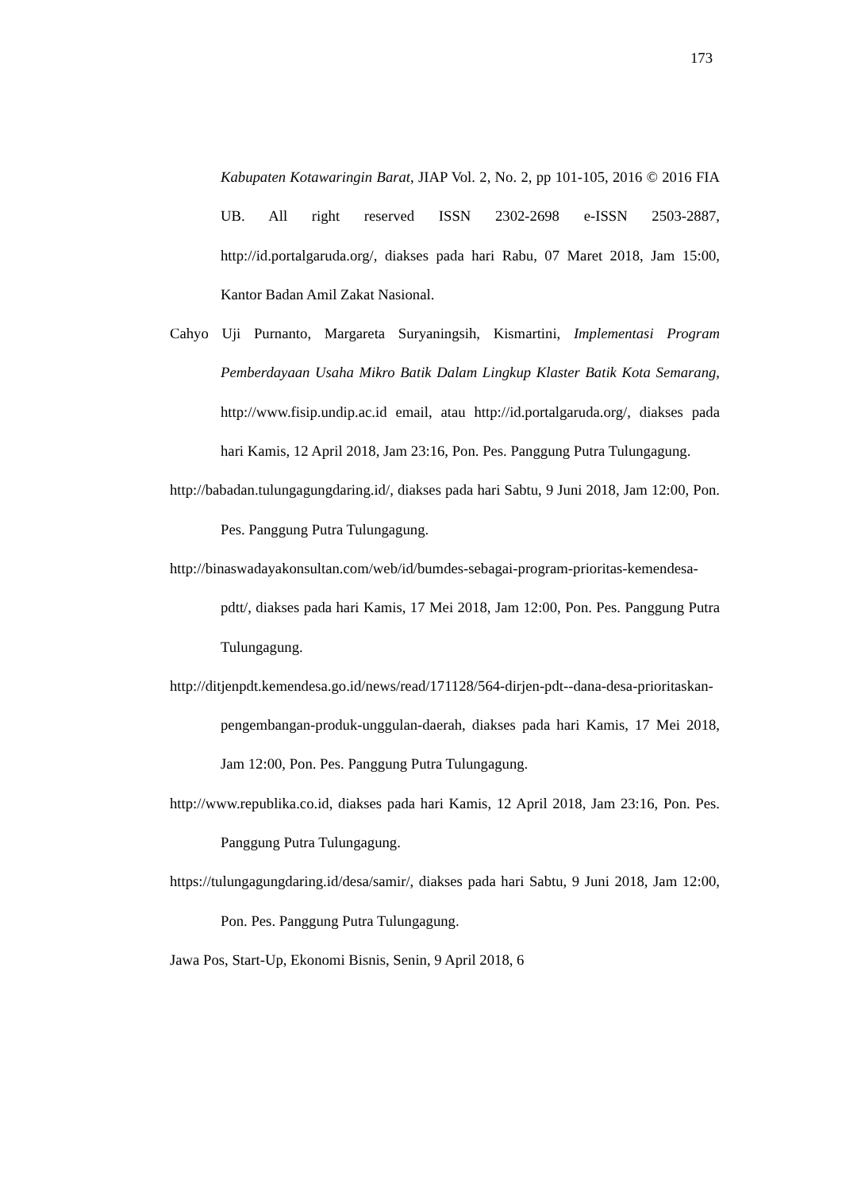173
Kabupaten Kotawaringin Barat, JIAP Vol. 2, No. 2, pp 101-105, 2016 © 2016 FIA UB. All right reserved ISSN 2302-2698 e-ISSN 2503-2887, http://id.portalgaruda.org/, diakses pada hari Rabu, 07 Maret 2018, Jam 15:00, Kantor Badan Amil Zakat Nasional.
Cahyo Uji Purnanto, Margareta Suryaningsih, Kismartini, Implementasi Program Pemberdayaan Usaha Mikro Batik Dalam Lingkup Klaster Batik Kota Semarang, http://www.fisip.undip.ac.id email, atau http://id.portalgaruda.org/, diakses pada hari Kamis, 12 April 2018, Jam 23:16, Pon. Pes. Panggung Putra Tulungagung.
http://babadan.tulungagungdaring.id/, diakses pada hari Sabtu, 9 Juni 2018, Jam 12:00, Pon. Pes. Panggung Putra Tulungagung.
http://binaswadayakonsultan.com/web/id/bumdes-sebagai-program-prioritas-kemendesa-pdtt/, diakses pada hari Kamis, 17 Mei 2018, Jam 12:00, Pon. Pes. Panggung Putra Tulungagung.
http://ditjenpdt.kemendesa.go.id/news/read/171128/564-dirjen-pdt--dana-desa-prioritaskan-pengembangan-produk-unggulan-daerah, diakses pada hari Kamis, 17 Mei 2018, Jam 12:00, Pon. Pes. Panggung Putra Tulungagung.
http://www.republika.co.id, diakses pada hari Kamis, 12 April 2018, Jam 23:16, Pon. Pes. Panggung Putra Tulungagung.
https://tulungagungdaring.id/desa/samir/, diakses pada hari Sabtu, 9 Juni 2018, Jam 12:00, Pon. Pes. Panggung Putra Tulungagung.
Jawa Pos, Start-Up, Ekonomi Bisnis, Senin, 9 April 2018, 6